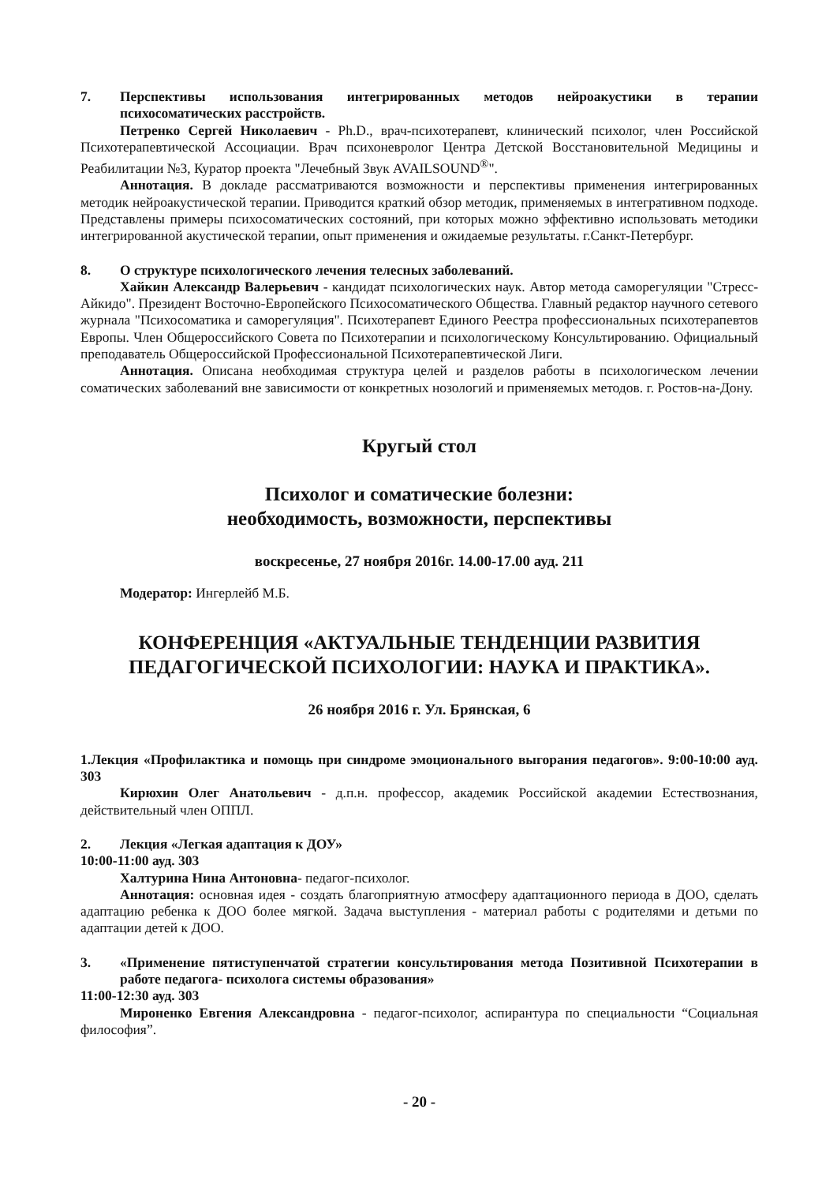7. Перспективы использования интегрированных методов нейроакустики в терапии психосоматических расстройств.
Петренко Сергей Николаевич - Ph.D., врач-психотерапевт, клинический психолог, член Российской Психотерапевтической Ассоциации. Врач психоневролог Центра Детской Восстановительной Медицины и Реабилитации №3, Куратор проекта "Лечебный Звук AVAILSOUND<sup>®</sup>".
Аннотация. В докладе рассматриваются возможности и перспективы применения интегрированных методик нейроакустической терапии. Приводится краткий обзор методик, применяемых в интегративном подходе. Представлены примеры психосоматических состояний, при которых можно эффективно использовать методики интегрированной акустической терапии, опыт применения и ожидаемые результаты. г.Санкт-Петербург.
8. О структуре психологического лечения телесных заболеваний.
Хайкин Александр Валерьевич - кандидат психологических наук. Автор метода саморегуляции "Стресс-Айкидо". Президент Восточно-Европейского Психосоматического Общества. Главный редактор научного сетевого журнала "Психосоматика и саморегуляция". Психотерапевт Единого Реестра профессиональных психотерапевтов Европы. Член Общероссийского Совета по Психотерапии и психологическому Консультированию. Официальный преподаватель Общероссийской Профессиональной Психотерапевтической Лиги.
Аннотация. Описана необходимая структура целей и разделов работы в психологическом лечении соматических заболеваний вне зависимости от конкретных нозологий и применяемых методов. г. Ростов-на-Дону.
Кругый стол
Психолог и соматические болезни:
необходимость, возможности, перспективы
воскресенье, 27 ноября 2016г. 14.00-17.00 ауд. 211
Модератор: Ингерлейб М.Б.
КОНФЕРЕНЦИЯ «АКТУАЛЬНЫЕ ТЕНДЕНЦИИ РАЗВИТИЯ
ПЕДАГОГИЧЕСКОЙ ПСИХОЛОГИИ: НАУКА И ПРАКТИКА».
26 ноября 2016 г. Ул. Брянская, 6
1.Лекция «Профилактика и помощь при синдроме эмоционального выгорания педагогов». 9:00-10:00 ауд. 303
Кирюхин Олег Анатольевич - д.п.н. профессор, академик Российской академии Естествознания, действительный член ОППЛ.
2. Лекция «Легкая адаптация к ДОУ»
10:00-11:00 ауд. 303
Халтурина Нина Антоновна- педагог-психолог.
Аннотация: основная идея - создать благоприятную атмосферу адаптационного периода в ДОО, сделать адаптацию ребенка к ДОО более мягкой. Задача выступления - материал работы с родителями и детьми по адаптации детей к ДОО.
3. «Применение пятиступенчатой стратегии консультирования метода Позитивной Психотерапии в работе педагога- психолога системы образования»
11:00-12:30 ауд. 303
Мироненко Евгения Александровна - педагог-психолог, аспирантура по специальности “Социальная философия”.
- 20 -